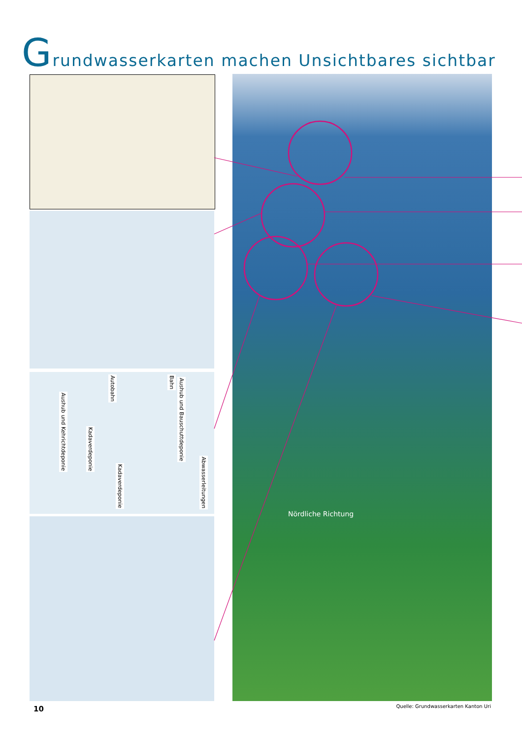Grundwasserkarten machen Unsichtbares sichtbar
Aushub und Kehrichtdeponie
Kadaverdeponie
Autobahn
Kadaverdeponie
Bahn
Aushub und Bauschuttdeponie
Abwasserleitungen
Nördliche Richtung
Quelle: Grundwasserkarten Kanton Uri
10